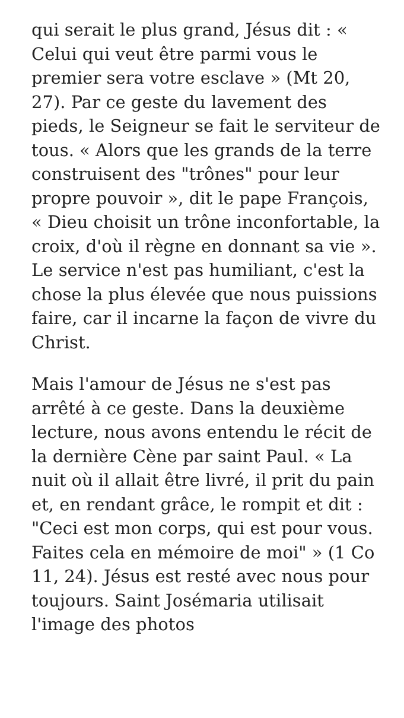qui serait le plus grand, Jésus dit : « Celui qui veut être parmi vous le premier sera votre esclave » (Mt 20, 27). Par ce geste du lavement des pieds, le Seigneur se fait le serviteur de tous. « Alors que les grands de la terre construisent des "trônes" pour leur propre pouvoir », dit le pape François, « Dieu choisit un trône inconfortable, la croix, d'où il règne en donnant sa vie ». Le service n'est pas humiliant, c'est la chose la plus élevée que nous puissions faire, car il incarne la façon de vivre du Christ.
Mais l'amour de Jésus ne s'est pas arrêté à ce geste. Dans la deuxième lecture, nous avons entendu le récit de la dernière Cène par saint Paul. « La nuit où il allait être livré, il prit du pain et, en rendant grâce, le rompit et dit : "Ceci est mon corps, qui est pour vous. Faites cela en mémoire de moi" » (1 Co 11, 24). Jésus est resté avec nous pour toujours. Saint Josémaria utilisait l'image des photos